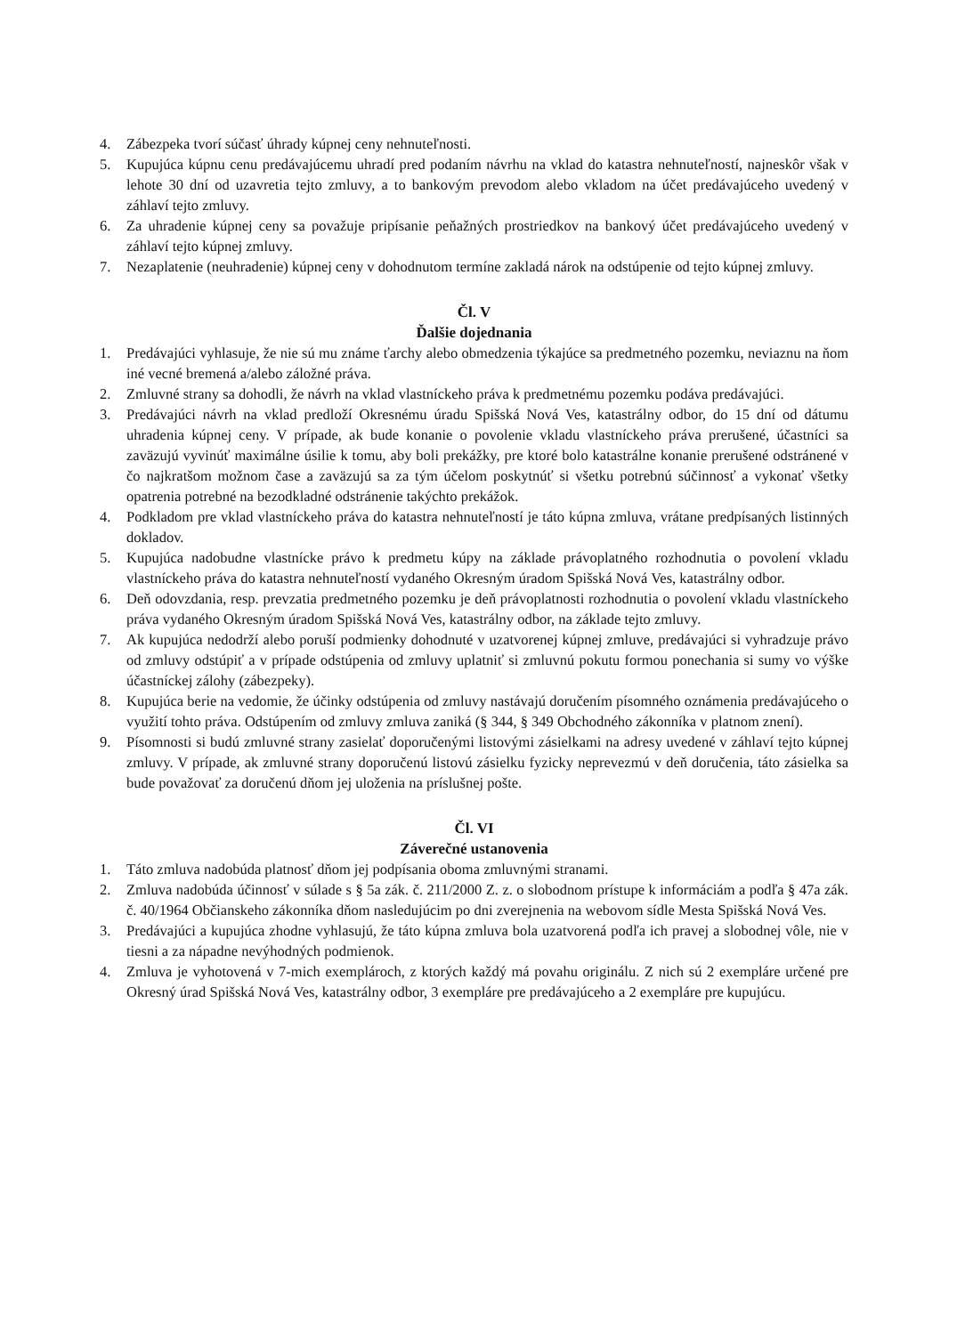4. Zábezpeka tvorí súčasť úhrady kúpnej ceny nehnuteľnosti.
5. Kupujúca kúpnu cenu predávajúcemu uhradí pred podaním návrhu na vklad do katastra nehnuteľností, najneskôr však v lehote 30 dní od uzavretia tejto zmluvy, a to bankovým prevodom alebo vkladom na účet predávajúceho uvedený v záhlaví tejto zmluvy.
6. Za uhradenie kúpnej ceny sa považuje pripísanie peňažných prostriedkov na bankový účet predávajúceho uvedený v záhlaví tejto kúpnej zmluvy.
7. Nezaplatenie (neuhradenie) kúpnej ceny v dohodnutom termíne zakladá nárok na odstúpenie od tejto kúpnej zmluvy.
Čl. V
Ďalšie dojednania
1. Predávajúci vyhlasuje, že nie sú mu známe ťarchy alebo obmedzenia týkajúce sa predmetného pozemku, neviaznu na ňom iné vecné bremená a/alebo záložné práva.
2. Zmluvné strany sa dohodli, že návrh na vklad vlastníckeho práva k predmetnému pozemku podáva predávajúci.
3. Predávajúci návrh na vklad predloží Okresnému úradu Spišská Nová Ves, katastrálny odbor, do 15 dní od dátumu uhradenia kúpnej ceny. V prípade, ak bude konanie o povolenie vkladu vlastníckeho práva prerušené, účastníci sa zaväzujú vyvinúť maximálne úsilie k tomu, aby boli prekážky, pre ktoré bolo katastrálne konanie prerušené odstránené v čo najkratšom možnom čase a zaväzujú sa za tým účelom poskytnúť si všetku potrebnú súčinnosť a vykonať všetky opatrenia potrebné na bezodkladné odstránenie takýchto prekážok.
4. Podkladom pre vklad vlastníckeho práva do katastra nehnuteľností je táto kúpna zmluva, vrátane predpísaných listinných dokladov.
5. Kupujúca nadobudne vlastnícke právo k predmetu kúpy na základe právoplatného rozhodnutia o povolení vkladu vlastníckeho práva do katastra nehnuteľností vydaného Okresným úradom Spišská Nová Ves, katastrálny odbor.
6. Deň odovzdania, resp. prevzatia predmetného pozemku je deň právoplatnosti rozhodnutia o povolení vkladu vlastníckeho práva vydaného Okresným úradom Spišská Nová Ves, katastrálny odbor, na základe tejto zmluvy.
7. Ak kupujúca nedodrží alebo poruší podmienky dohodnuté v uzatvorenej kúpnej zmluve, predávajúci si vyhradzuje právo od zmluvy odstúpiť a v prípade odstúpenia od zmluvy uplatniť si zmluvnú pokutu formou ponechania si sumy vo výške účastníckej zálohy (zábezpeky).
8. Kupujúca berie na vedomie, že účinky odstúpenia od zmluvy nastávajú doručením písomného oznámenia predávajúceho o využití tohto práva. Odstúpením od zmluvy zmluva zaniká (§ 344, § 349 Obchodného zákonníka v platnom znení).
9. Písomnosti si budú zmluvné strany zasielať doporučenými listovými zásielkami na adresy uvedené v záhlaví tejto kúpnej zmluvy. V prípade, ak zmluvné strany doporučenú listovú zásielku fyzicky neprevezmú v deň doručenia, táto zásielka sa bude považovať za doručenú dňom jej uloženia na príslušnej pošte.
Čl. VI
Záverečné ustanovenia
1. Táto zmluva nadobúda platnosť dňom jej podpísania oboma zmluvnými stranami.
2. Zmluva nadobúda účinnosť v súlade s § 5a zák. č. 211/2000 Z. z. o slobodnom prístupe k informáciám a podľa § 47a zák. č. 40/1964 Občianskeho zákonníka dňom nasledujúcim po dni zverejnenia na webovom sídle Mesta Spišská Nová Ves.
3. Predávajúci a kupujúca zhodne vyhlasujú, že táto kúpna zmluva bola uzatvorená podľa ich pravej a slobodnej vôle, nie v tiesni a za nápadne nevýhodných podmienok.
4. Zmluva je vyhotovená v 7-mich exemplároch, z ktorých každý má povahu originálu. Z nich sú 2 exempláre určené pre Okresný úrad Spišská Nová Ves, katastrálny odbor, 3 exempláre pre predávajúceho a 2 exempláre pre kupujúcu.